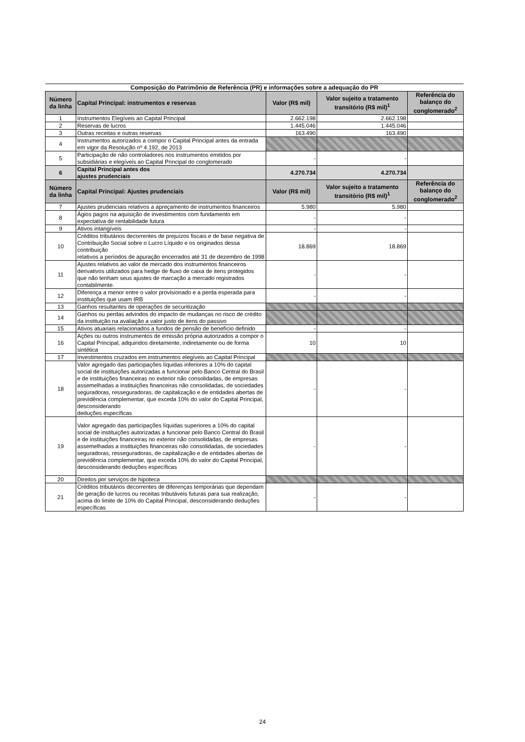| Composição do Patrimônio de Referência (PR) e informações sobre a adequação do PR | | | | |
| --- | --- | --- | --- | --- |
| Número da linha | Capital Principal: instrumentos e reservas | Valor (R$ mil) | Valor sujeito a tratamento transitório (R$ mil)<sup>1</sup> | Referência do balanço do conglomerado<sup>2</sup> |
| 1 | Instrumentos Elegíveis ao Capital Principal | 2.662.198 | 2.662.198 | |
| 2 | Reservas de lucros | 1.445.046 | 1.445.046 | |
| 3 | Outras receitas e outras reservas | 163.490 | 163.490 | |
| 4 | Instrumentos autorizados a compor o Capital Principal antes da entrada em vigor da Resolução nº 4.192, de 2013 | | | |
| 5 | Participação de não controladores nos instrumentos emitidos por subsidiárias e elegíveis ao Capital Principal do conglomerado | - | - | |
| 6 | Capital Principal antes dos ajustes prudenciais | 4.270.734 | 4.270.734 | |
| Número da linha | Capital Principal: Ajustes prudenciais | Valor (R$ mil) | Valor sujeito a tratamento transitório (R$ mil)<sup>1</sup> | Referência do balanço do conglomerado<sup>2</sup> |
| 7 | Ajustes prudenciais relativos a apreçamento de instrumentos financeiros | 5.980 | 5.980 | |
| 8 | Ágios pagos na aquisição de investimentos com fundamento em expectativa de rentabilidade futura | - | - | |
| 9 | Ativos intangíveis | - | - | |
| 10 | Créditos tributários decorrentes de prejuízos fiscais e de base negativa de Contribuição Social sobre o Lucro Líquido e os originados dessa contribuição relativos a períodos de apuração encerrados até 31 de dezembro de 1998 | 18.869 | 18.869 | |
| 11 | Ajustes relativos ao valor de mercado dos instrumentos financeiros derivativos utilizados para hedge de fluxo de caixa de itens protegidos que não tenham seus ajustes de marcação a mercado registrados contabilmente. | - | - | |
| 12 | Diferença a menor entre o valor provisionado e a perda esperada para instituições que usam IRB | - | - | |
| 13 | Ganhos resultantes de operações de securitização | | | |
| 14 | Ganhos ou perdas advindos do impacto de mudanças no risco de crédito da instituição na avaliação a valor justo de itens do passivo | | | |
| 15 | Ativos atuariais relacionados a fundos de pensão de benefício definido | - | - | |
| 16 | Ações ou outros instrumentos de emissão própria autorizados a compor o Capital Principal, adquiridos diretamente, indiretamente ou de forma sintética | 10 | 10 | |
| 17 | Investimentos cruzados em instrumentos elegíveis ao Capital Principal | | | |
| 18 | Valor agregado das participações líquidas inferiores a 10% do capital social de instituições autorizadas a funcionar pelo Banco Central do Brasil e de instituições financeiras no exterior não consolidadas, de empresas assemelhadas a instituições financeiras não consolidadas, de sociedades seguradoras, resseguradoras, de capitalização e de entidades abertas de previdência complementar, que exceda 10% do valor do Capital Principal, desconsiderando deduções específicas | - | - | |
| 19 | Valor agregado das participações líquidas superiores a 10% do capital social de instituições autorizadas a funcionar pelo Banco Central do Brasil e de instituições financeiras no exterior não consolidadas, de empresas assemelhadas a instituições financeiras não consolidadas, de sociedades seguradoras, resseguradoras, de capitalização e de entidades abertas de previdência complementar, que exceda 10% do valor do Capital Principal, desconsiderando deduções específicas | - | - | |
| 20 | Direitos por serviços de hipoteca | | | |
| 21 | Créditos tributários decorrentes de diferenças temporárias que dependam de geração de lucros ou receitas tributáveis futuras para sua realização, acima do limite de 10% do Capital Principal, desconsiderando deduções específicas | - | - | |
24